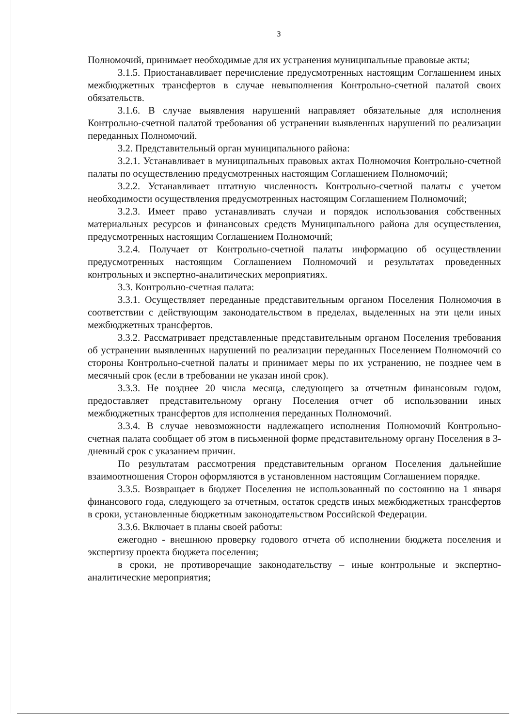3
Полномочий, принимает необходимые для их устранения муниципальные правовые акты;
3.1.5. Приостанавливает перечисление предусмотренных настоящим Соглашением иных межбюджетных трансфертов в случае невыполнения Контрольно-счетной палатой своих обязательств.
3.1.6. В случае выявления нарушений направляет обязательные для исполнения Контрольно-счетной палатой требования об устранении выявленных нарушений по реализации переданных Полномочий.
3.2. Представительный орган муниципального района:
3.2.1. Устанавливает в муниципальных правовых актах Полномочия Контрольно-счетной палаты по осуществлению предусмотренных настоящим Соглашением Полномочий;
3.2.2. Устанавливает штатную численность Контрольно-счетной палаты с учетом необходимости осуществления предусмотренных настоящим Соглашением Полномочий;
3.2.3. Имеет право устанавливать случаи и порядок использования собственных материальных ресурсов и финансовых средств Муниципального района для осуществления, предусмотренных настоящим Соглашением Полномочий;
3.2.4. Получает от Контрольно-счетной палаты информацию об осуществлении предусмотренных настоящим Соглашением Полномочий и результатах проведенных контрольных и экспертно-аналитических мероприятиях.
3.3. Контрольно-счетная палата:
3.3.1. Осуществляет переданные представительным органом Поселения Полномочия в соответствии с действующим законодательством в пределах, выделенных на эти цели иных межбюджетных трансфертов.
3.3.2. Рассматривает представленные представительным органом Поселения требования об устранении выявленных нарушений по реализации переданных Поселением Полномочий со стороны Контрольно-счетной палаты и принимает меры по их устранению, не позднее чем в месячный срок (если в требовании не указан иной срок).
3.3.3. Не позднее 20 числа месяца, следующего за отчетным финансовым годом, предоставляет представительному органу Поселения отчет об использовании иных межбюджетных трансфертов для исполнения переданных Полномочий.
3.3.4. В случае невозможности надлежащего исполнения Полномочий Контрольно-счетная палата сообщает об этом в письменной форме представительному органу Поселения в 3-дневный срок с указанием причин.
По результатам рассмотрения представительным органом Поселения дальнейшие взаимоотношения Сторон оформляются в установленном настоящим Соглашением порядке.
3.3.5. Возвращает в бюджет Поселения не использованный по состоянию на 1 января финансового года, следующего за отчетным, остаток средств иных межбюджетных трансфертов в сроки, установленные бюджетным законодательством Российской Федерации.
3.3.6. Включает в планы своей работы:
ежегодно - внешнюю проверку годового отчета об исполнении бюджета поселения и экспертизу проекта бюджета поселения;
в сроки, не противоречащие законодательству – иные контрольные и экспертно-аналитические мероприятия;